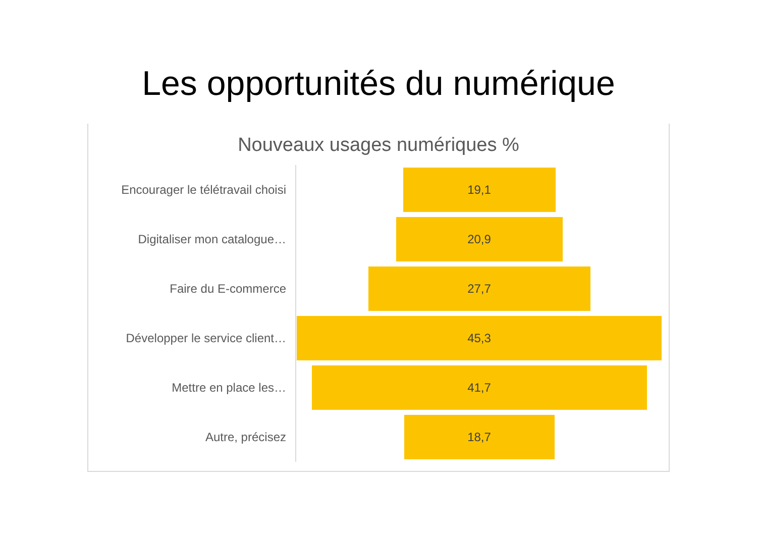Les opportunités du numérique
Nouveaux usages numériques %
Encourager le télétravail choisi
19,1
Digitaliser mon catalogue…
20,9
Faire du E-commerce
27,7
Développer le service client…
45,3
Mettre en place les…
41,7
Autre, précisez
18,7